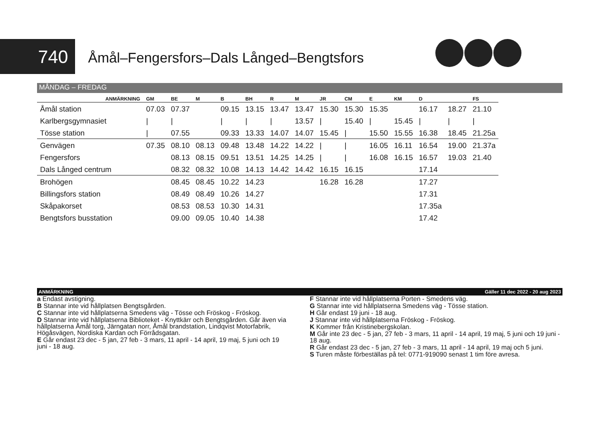740
Åmål–Fengersfors–Dals Långed–Bengtsfors
MÅNDAG – FREDAG
| ANMÄRKNING | GM | BE | M | B | BH | R | M | JR | CM | E | KM | D | | FS |
| --- | --- | --- | --- | --- | --- | --- | --- | --- | --- | --- | --- | --- | --- | --- |
| Åmål station | 07.03 | 07.37 | | 09.15 | 13.15 | 13.47 | 13.47 | 15.30 | 15.30 | 15.35 | | 16.17 | 18.27 | 21.10 |
| Karlbergsgymnasiet | / | / | | / | / | / | 13.57 | / | 15.40 | / | 15.45 | / | / | / |
| Tösse station | / | 07.55 | | 09.33 | 13.33 | 14.07 | 14.07 | 15.45 | / | 15.50 | 15.55 | 16.38 | 18.45 | 21.25a |
| Genvägen | 07.35 | 08.10 | 08.13 | 09.48 | 13.48 | 14.22 | 14.22 | / | / | 16.05 | 16.11 | 16.54 | 19.00 | 21.37a |
| Fengersfors | | 08.13 | 08.15 | 09.51 | 13.51 | 14.25 | 14.25 | / | / | 16.08 | 16.15 | 16.57 | 19.03 | 21.40 |
| Dals Långed centrum | | 08.32 | 08.32 | 10.08 | 14.13 | 14.42 | 14.42 | 16.15 | 16.15 | | | 17.14 | | |
| Brohögen | | 08.45 | 08.45 | 10.22 | 14.23 | | | 16.28 | 16.28 | | | 17.27 | | |
| Billingsfors station | | 08.49 | 08.49 | 10.26 | 14.27 | | | | | | | 17.31 | | |
| Skåpakorset | | 08.53 | 08.53 | 10.30 | 14.31 | | | | | | | 17.35a | | |
| Bengtsfors busstation | | 09.00 | 09.05 | 10.40 | 14.38 | | | | | | | 17.42 | | |
ANMÄRKNING Gäller 11 dec 2022 - 20 aug 2023
a Endast avstigning.
B Stannar inte vid hållplatsen Bengtsgården.
C Stannar inte vid hållplatserna Smedens väg - Tösse och Fröskog - Fröskog.
D Stannar inte vid hållplatserna Biblioteket - Knyttkärr och Bengtsgården. Går även via hållplatserna Åmål torg, Järngatan norr, Åmål brandstation, Lindqvist Motorfabrik, Högåsvägen, Nordiska Kardan och Förrådsgatan.
E Går endast 23 dec - 5 jan, 27 feb - 3 mars, 11 april - 14 april, 19 maj, 5 juni och 19 juni - 18 aug.
F Stannar inte vid hållplatserna Porten - Smedens väg.
G Stannar inte vid hållplatserna Smedens väg - Tösse station.
H Går endast 19 juni - 18 aug.
J Stannar inte vid hållplatserna Fröskog - Fröskog.
K Kommer från Kristinebergskolan.
M Går inte 23 dec - 5 jan, 27 feb - 3 mars, 11 april - 14 april, 19 maj, 5 juni och 19 juni - 18 aug.
R Går endast 23 dec - 5 jan, 27 feb - 3 mars, 11 april - 14 april, 19 maj och 5 juni.
S Turen måste förbeställas på tel: 0771-919090 senast 1 tim före avresa.